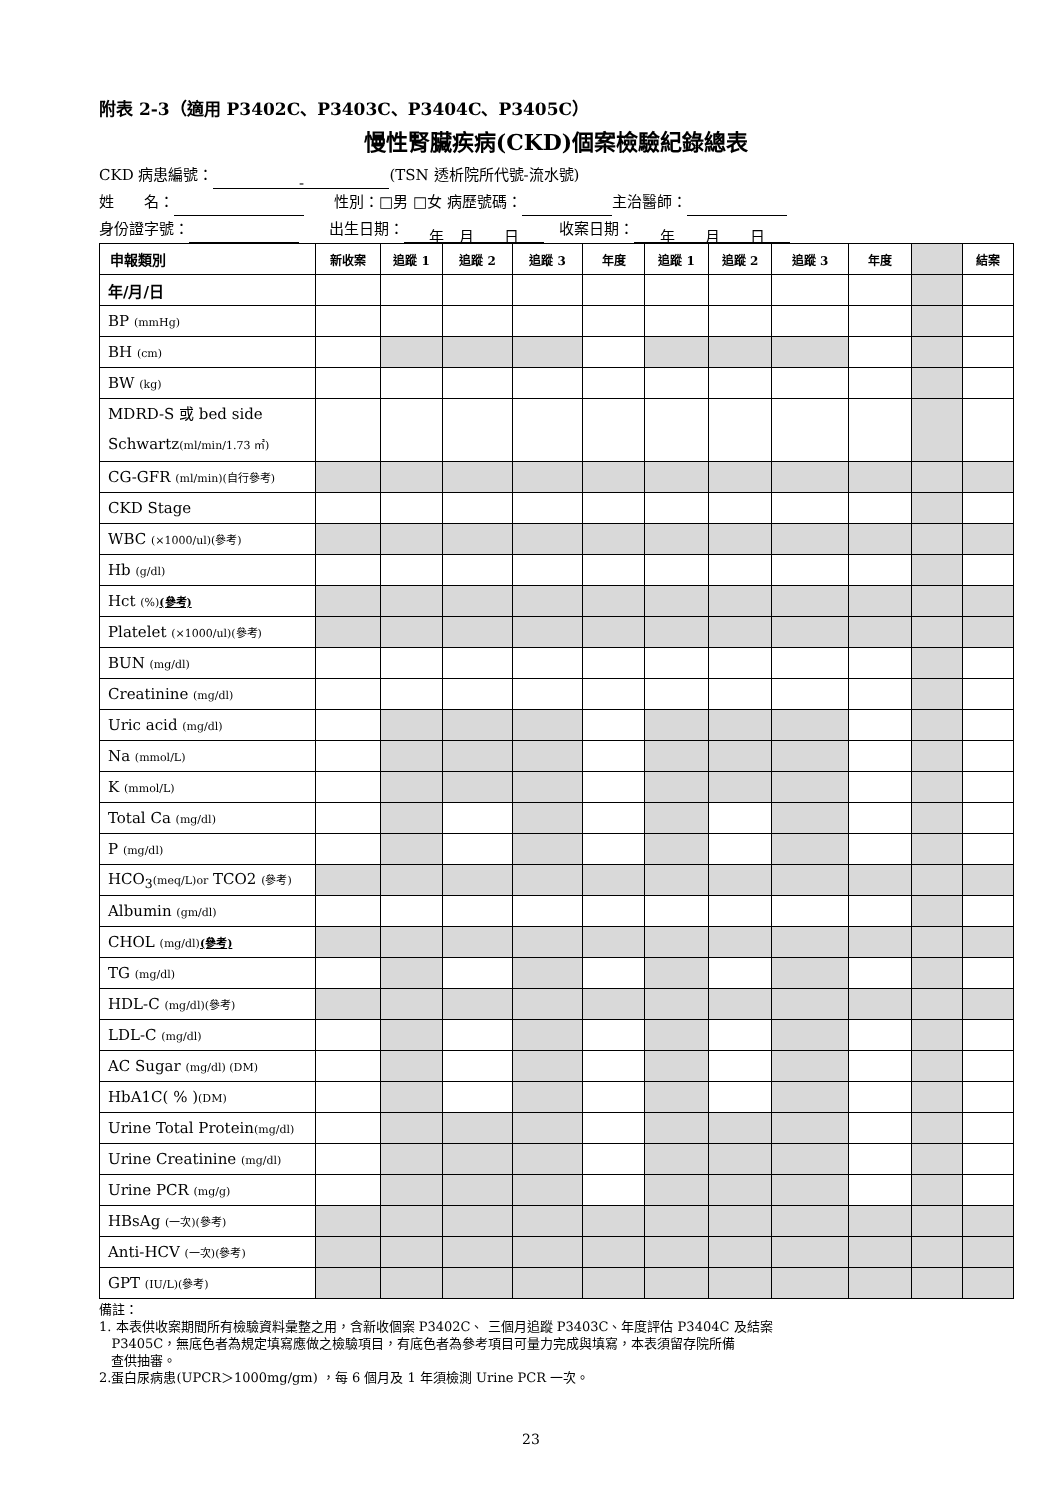附表 2-3（適用 P3402C、P3403C、P3404C、P3405C）
慢性腎臟疾病(CKD)個案檢驗紀錄總表
CKD 病患編號： - (TSN 透析院所代號-流水號)
姓　　名：　　性別：□男 □女 病歷號碼： 主治醫師：
身份證字號：　　出生日期： 年　月　　日　收案日期： 年　　月　　日
| 申報類別 | 新收案 | 追蹤 1 | 追蹤 2 | 追蹤 3 | 年度 | 追蹤 1 | 追蹤 2 | 追蹤 3 | 年度 | | 結案 |
| --- | --- | --- | --- | --- | --- | --- | --- | --- | --- | --- | --- |
| 年/月/日 | | | | | | | | | | | |
| BP (mmHg) | | | | | | | | | | | |
| BH (cm) | | | | | | | | | | | |
| BW (kg) | | | | | | | | | | | |
| MDRD-S 或 bed side Schwartz (ml/min/1.73 ㎡) | | | | | | | | | | | |
| CG-GFR (ml/min)(自行參考) | | | | | | | | | | | |
| CKD Stage | | | | | | | | | | | |
| WBC (×1000/ul)(參考) | | | | | | | | | | | |
| Hb (g/dl) | | | | | | | | | | | |
| Hct (%) (參考) | | | | | | | | | | | |
| Platelet (×1000/ul)(參考) | | | | | | | | | | | |
| BUN (mg/dl) | | | | | | | | | | | |
| Creatinine (mg/dl) | | | | | | | | | | | |
| Uric acid (mg/dl) | | | | | | | | | | | |
| Na (mmol/L) | | | | | | | | | | | |
| K (mmol/L) | | | | | | | | | | | |
| Total Ca (mg/dl) | | | | | | | | | | | |
| P (mg/dl) | | | | | | | | | | | |
| HCO<sub>3</sub> (meq/L)or TCO2 (參考) | | | | | | | | | | | |
| Albumin (gm/dl) | | | | | | | | | | | |
| CHOL (mg/dl) (參考) | | | | | | | | | | | |
| TG (mg/dl) | | | | | | | | | | | |
| HDL-C (mg/dl)(參考) | | | | | | | | | | | |
| LDL-C (mg/dl) | | | | | | | | | | | |
| AC Sugar (mg/dl) (DM) | | | | | | | | | | | |
| HbA1C( % ) (DM) | | | | | | | | | | | |
| Urine Total Protein (mg/dl) | | | | | | | | | | | |
| Urine Creatinine (mg/dl) | | | | | | | | | | | |
| Urine PCR (mg/g) | | | | | | | | | | | |
| HBsAg (一次)(參考) | | | | | | | | | | | |
| Anti-HCV (一次)(參考) | | | | | | | | | | | |
| GPT (IU/L)(參考) | | | | | | | | | | | |
備註：
1. 本表供收案期間所有檢驗資料彙整之用，含新收個案 P3402C、 三個月追蹤 P3403C、年度評估 P3404C 及結案
P3405C，無底色者為規定填寫應做之檢驗項目，有底色者為參考項目可量力完成與填寫，本表須留存院所備
查供抽審。
2.蛋白尿病患(UPCR＞1000mg/gm) ，每 6 個月及 1 年須檢測 Urine PCR 一次。
23